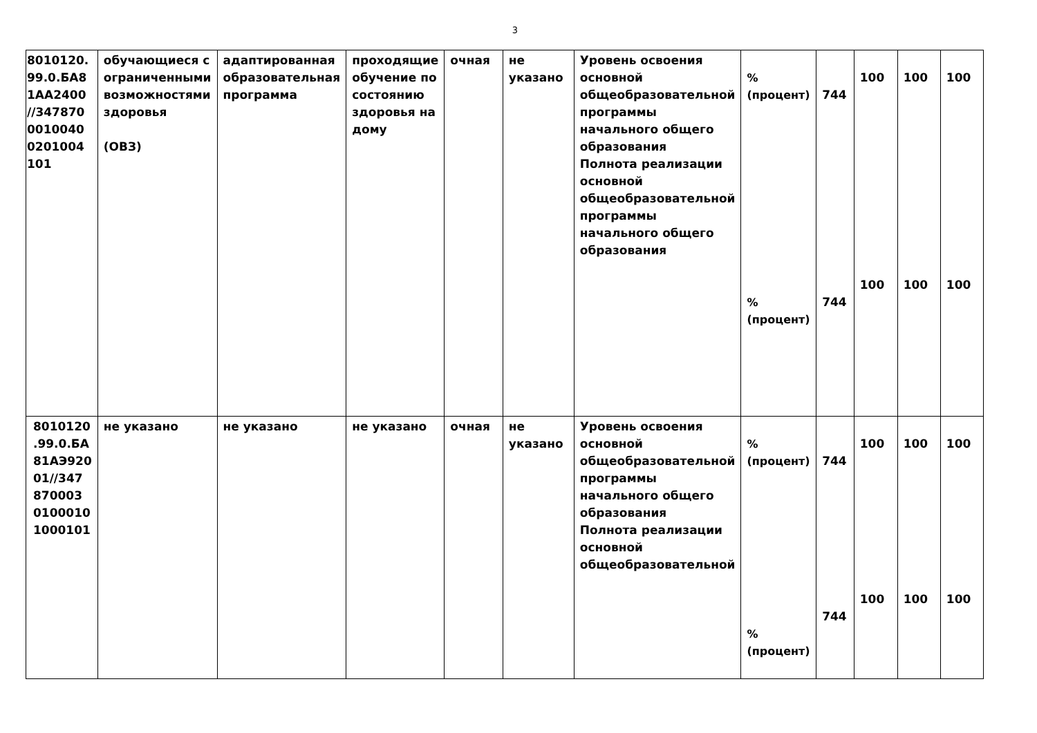3
| 8010120. 99.0.БА8 1АА2400 //347870 0010040 0201004 101 | обучающиеся с ограниченными возможностями здоровья (ОВЗ) | адаптированная образовательная программа | проходящие обучение по состоянию здоровья на дому | очная | не указано | Уровень освоения основной общеобразовательной программы начального общего образования Полнота реализации основной общеобразовательной программы начального общего образования | % (процент) % (процент) | 744 744 | 100 100 | 100 100 | 100 100 |
| 8010120 .99.0.БА 81АЭ920 01//347 870003 0100010 1000101 | не указано | не указано | не указано | очная | не указано | Уровень освоения основной общеобразовательной программы начального общего образования Полнота реализации основной общеобразовательной | % (процент) % (процент) | 744 744 | 100 100 | 100 100 | 100 100 |